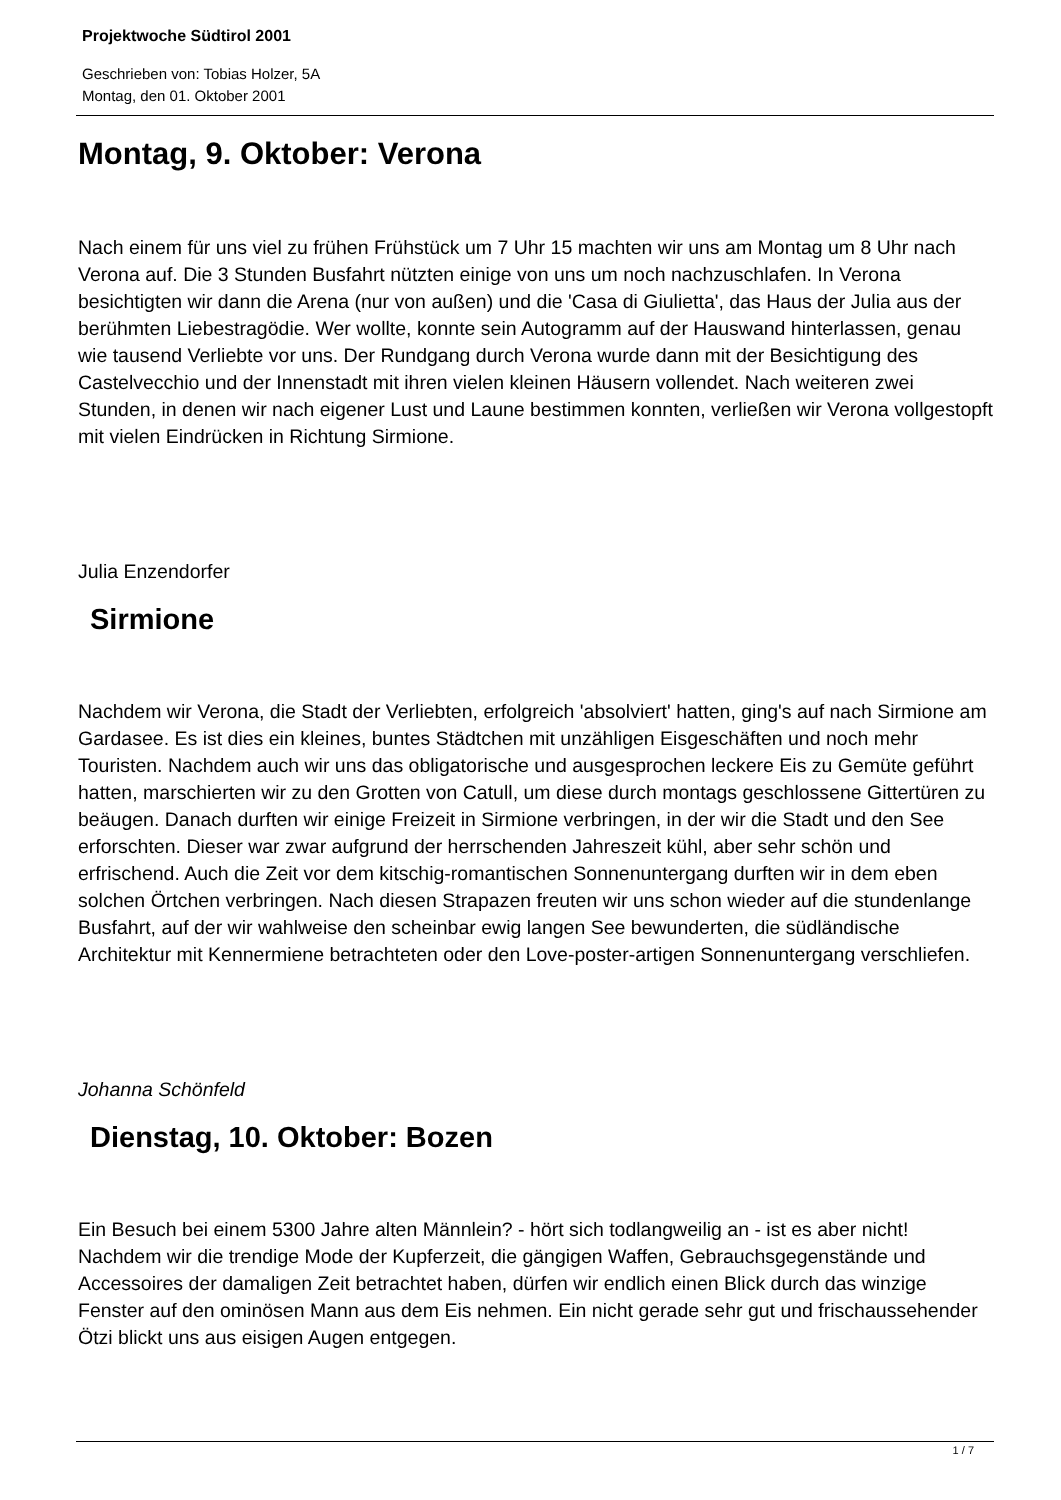Projektwoche Südtirol 2001
Geschrieben von: Tobias Holzer, 5A
Montag, den 01. Oktober 2001
Montag, 9. Oktober: Verona
Nach einem für uns viel zu frühen Frühstück um 7 Uhr 15 machten wir uns am Montag um 8 Uhr nach Verona auf. Die 3 Stunden Busfahrt nützten einige von uns um noch nachzuschlafen. In Verona besichtigten wir dann die Arena (nur von außen) und die 'Casa di Giulietta', das Haus der Julia aus der berühmten Liebestragödie. Wer wollte, konnte sein Autogramm auf der Hauswand hinterlassen, genau wie tausend Verliebte vor uns. Der Rundgang durch Verona wurde dann mit der Besichtigung des Castelvecchio und der Innenstadt mit ihren vielen kleinen Häusern vollendet. Nach weiteren zwei Stunden, in denen wir nach eigener Lust und Laune bestimmen konnten, verließen wir Verona vollgestopft mit vielen Eindrücken in Richtung Sirmione.
Julia Enzendorfer
Sirmione
Nachdem wir Verona, die Stadt der Verliebten, erfolgreich 'absolviert' hatten, ging's auf nach Sirmione am Gardasee. Es ist dies ein kleines, buntes Städtchen mit unzähligen Eisgeschäften und noch mehr Touristen. Nachdem auch wir uns das obligatorische und ausgesprochen leckere Eis zu Gemüte geführt hatten, marschierten wir zu den Grotten von Catull, um diese durch montags geschlossene Gittertüren zu beäugen. Danach durften wir einige Freizeit in Sirmione verbringen, in der wir die Stadt und den See erforschten. Dieser war zwar aufgrund der herrschenden Jahreszeit kühl, aber sehr schön und erfrischend. Auch die Zeit vor dem kitschig-romantischen Sonnenuntergang durften wir in dem eben solchen Örtchen verbringen. Nach diesen Strapazen freuten wir uns schon wieder auf die stundenlange Busfahrt, auf der wir wahlweise den scheinbar ewig langen See bewunderten, die südländische Architektur mit Kennermiene betrachteten oder den Love-poster-artigen Sonnenuntergang verschliefen.
Johanna Schönfeld
Dienstag, 10. Oktober: Bozen
Ein Besuch bei einem 5300 Jahre alten Männlein? - hört sich todlangweilig an - ist es aber nicht! Nachdem wir die trendige Mode der Kupferzeit, die gängigen Waffen, Gebrauchsgegenstände und Accessoires der damaligen Zeit betrachtet haben, dürfen wir endlich einen Blick durch das winzige Fenster auf den ominösen Mann aus dem Eis nehmen. Ein nicht gerade sehr gut und frischaussehender Ötzi blickt uns aus eisigen Augen entgegen.
1 / 7